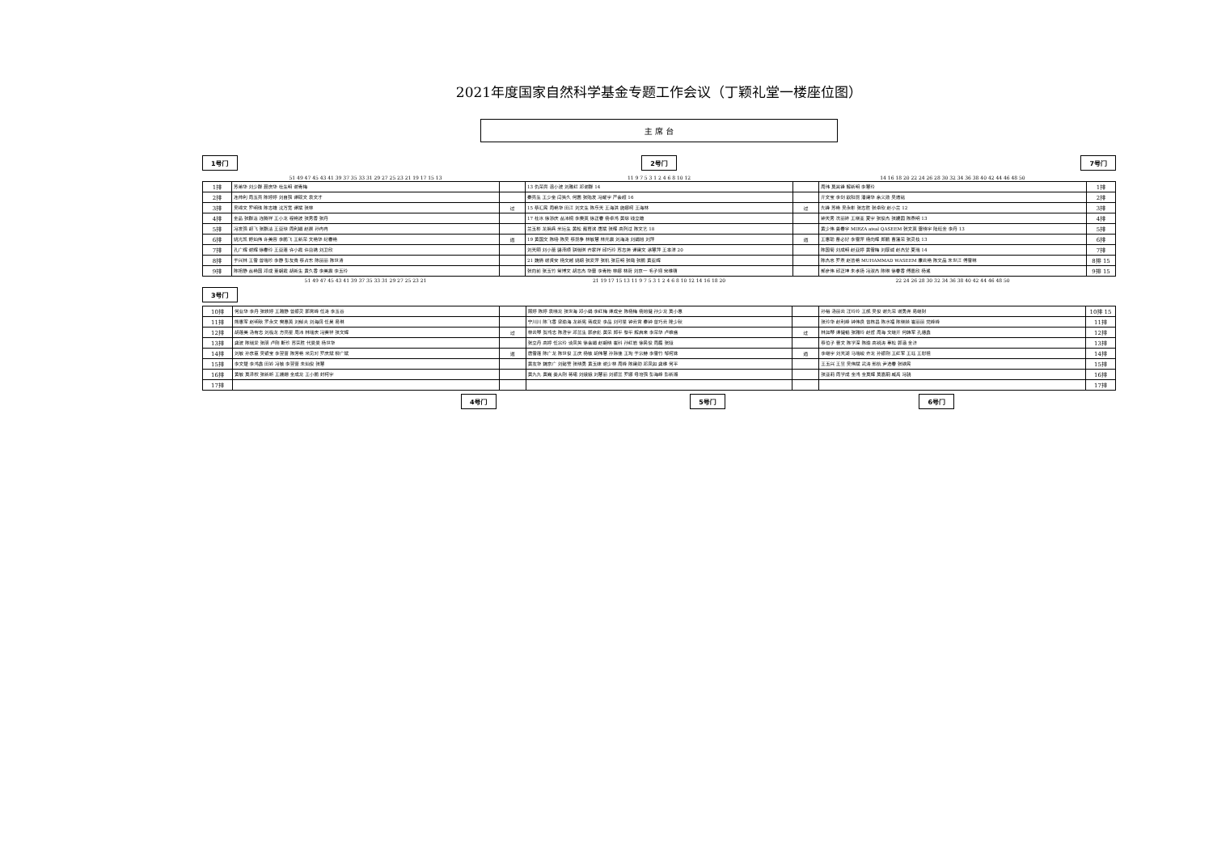2021年度国家自然科学基金专题工作会议（丁颖礼堂一楼座位图）
主 席 台
1号门 2号门 7号门
| | 51 49 47 45 43 41 39 37 35 33 31 29 27 25 23 21 19 17 15 13 | | 11 9 7 5 3 1 2 4 6 8 10 12 | | 14 16 18 20 22 24 26 28 30 32 34 36 38 40 42 44 46 48 50 | |
| 1排 | 苏弟华 刘少群 聂庆华 杜生明 谢青梅 | | 13 仇荣亮 温小波 刘雅红 邓谢群 14 | | 周玮 莫其锋 解新明 李慧玲 | 1排 |
| 2排 | 连帅利 周玉亮 陈婷婷 刘自强 谭砚文 袁文才 | | 秦亮生 王少奎 闫笑久 何茜 张贻发 冯耀宇 严会超 16 | | 亓文宝 李剑 欧阳昆 潘建华 余义勋 吴道铭 | 2排 |
| 3排 | 吴锦文 罗明珠 陈志雄 沈万宽 谭斌 张林 | 过 | 15 蔡汇民 周艳华 田江 刘文生 陈乐天 王海洪 施娜柯 王海林 | 过 | 先锋 苏艳 吴永彬 张志胜 张卓欣 赵小兰 12 | 3排 |
| 4排 | 金晶 张群洁 连腾祥 王小龙 程艳波 张秀香 张丹 | | 17 杜冰 徐添庆 丛沛桐 李庚英 徐正春 杨卓鸿 黄琮 钱立雄 | | 钟天秀 冼丽铧 王晓亚 夏宇 张俊杰 张媛园 陈燕明 13 | 4排 |
| 5排 | 冯发强 胡飞 张群洁 王亚琼 周利娟 赵晨 孙冉冉 | | 兰玉彬 龙拥兵 米运生 黄松 戴育滨 唐斌 张晖 高列过 陈文艺 18 | | 黄少伟 姜春宇 MIRZA aisal QASEEM 张文英 雷晓宇 陆旺金 李丹 13 | 5排 |
| 6排 | 姚光凯 舒灿伟 许美容 李鹏飞 王新荣 文艳华 纪春艳 | 道 | 19 黄国文 陈旸 陈吴 蔡昆争 林敏慧 林元震 刘海涛 刘娟旭 刘萍 | 道 | 王惠聪 曹必好 李雪萍 杨向晖 郑鹏 曹藩荣 张灵枝 13 | 6排 |
| 7排 | 孔广辉 谢辉 徐春玲 王亚莲 许小霞 许益镌 刘卫欣 | | 刘天颐 刘小蕾 骆泽顺 骈瑞琪 齐家祥 邱巧玲 苏志尧 谭建文 涂慧萍 王本洋 20 | | 陈国菊 刘成明 赵亚婷 黄雪梅 刘厚诚 赵杰堂 夏瑞 14 | 7排 |
| 8排 | 于兴林 王雪 曾瑞珍 李静 彭友贵 蔡占东 陈丽丽 陈世清 | | 21 魏倩 谢贤安 杨文越 姚纲 张爱萍 张机 张巨明 张璐 张鹏 黄亚辉 | | 陈杰忠 罗焘 赵普艳 MUHAMMAD WASEEM 康云艳 陈文品 朱世江 傅雪琳 | 8排 15 |
| 9排 | 陈祖静 丛艳国 邓成 董朝霞 胡新生 黄久香 李美震 李玉玲 | | 张向前 张玉竹 常博文 胡志杰 华雷 李青粉 林娜 林蔚 刘京一 毛子翎 宋维萌 | | 郝彦伟 邱正坤 朱孝扬 冯淑杰 陈琳 徐春香 傅嘉欣 杨暹 | 9排 15 |
| | 51 49 47 45 43 41 39 37 35 33 31 29 27 25 23 21 | | 21 19 17 15 13 11 9 7 5 3 1 2 4 6 8 10 12 14 16 18 20 | | 22 24 26 28 30 32 34 36 38 40 42 44 46 48 50 | |
3号门
| 10排 | 何业华 李丹 张轶婷 王雅静 曾振灵 郭霄峰 任涛 李玉谷 | | 顾婷 陈婷 袁晓龙 张世海 邓小娟 李红梅 谭成全 陈杨梅 杨旭健 孙少龙 莫小惠 | | 孙裕 汤丽云 汪玲玲 王舰 吴俊 谢先荣 谢勇尧 易继财 | 10排 15 |
| 11排 | 熊惠军 赵明秋 罗永文 樊惠英 刘郁夫 刘海阔 任昊 易琳 | | 宁川川 陈飞香 梁瑜海 龙新宪 蒋成爱 李晶 刘可星 钟云霄 秦钟 曾巧云 隆少秋 | | 张玲华 赵利峰 钟伟良 曾栋昌 陈水福 陈晓燚 崔丽丽 党峰峰 | 11排 |
| 12排 | 胡莲美 汤有志 刘极龙 方亮星 周沛 林瑞庆 冯赛祥 张文辉 | 过 | 林云琴 贺鸿志 陈澄宇 邓兰生 郭彦彪 黄荣 郑平 黎平 解启来 李荣华 卢维盛 | 过 | 林如琴 谭健韬 张雅玲 赵哲 周海 文继开 何韩军 孔德鑫 | 12排 |
| 13排 | 龚波 陈瑞爱 张朋 卢刚 靳珍 苏荣胜 代曼曼 杨世华 | | 张立丹 高婷 任宗玲 谈凤笑 徐会娟 赵朝晓 崔科 孙红岩 徐民俊 周磊 张娅 | | 蔡位子 曹文 陈学深 陈瑜 高锐涛 辜松 郭涵 金济 | 13排 |
| 14排 | 刘敏 孙京臣 吴银宝 李翌蔷 陈芳艳 米见对 罗庆斌 柳广斌 | 道 | 唐雪莲 陈广龙 陈世俊 王庆 杨敏 胡伟慧 孙际佳 王珣 于宗赫 李雪竹 邹柯姝 | 道 | 李继宇 刘天湖 马瑞峻 齐龙 孙振刚 王红军 王珏 王慰祖 | 14排 |
| 15排 | 李文楚 李鸿鑫 田铃 冯敏 李翌蔷 朱灿俊 张慧 | | 黄友华 魏京广 刘懿莹 张晓勇 黄玉妹 谢少林 周峰 陈建勋 邓凤如 龚维 何平 | | 王玉兴 王昱 吴伟斌 武涛 邢航 尹选春 张铁民 | 15排 |
| 16排 | 黄敏 莫泽权 张新昕 王姗姗 金成龙 王小鹏 封柯宇 | | 黄九九 黄巍 姜大刚 蒋珺 刘娥娥 刘慧丽 刘振兰 罗娜 母培强 彭海峰 彭新湘 | | 张亚莉 周学成 金鸿 金莫辉 莫嘉嗣 臧禹 冯骁 | 16排 |
| 17排 | | | | | | 17排 |
4号门 5号门 6号门